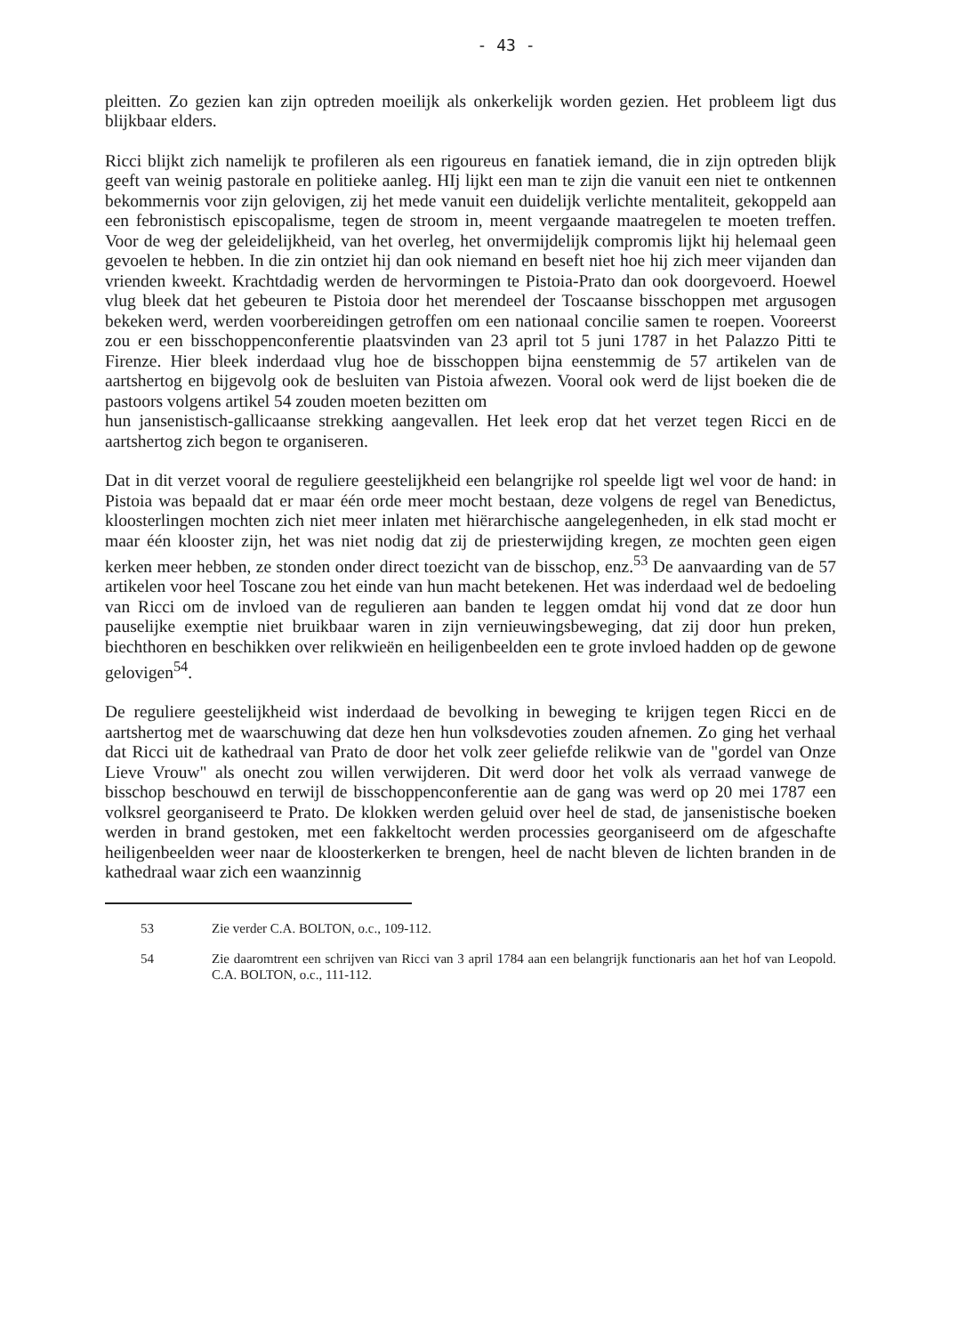- 43 -
pleitten. Zo gezien kan zijn optreden moeilijk als onkerkelijk worden gezien. Het probleem ligt dus blijkbaar elders.
Ricci blijkt zich namelijk te profileren als een rigoureus en fanatiek iemand, die in zijn optreden blijk geeft van weinig pastorale en politieke aanleg. HIj lijkt een man te zijn die vanuit een niet te ontkennen bekommernis voor zijn gelovigen, zij het mede vanuit een duidelijk verlichte mentaliteit, gekoppeld aan een febronistisch episcopalisme, tegen de stroom in, meent vergaande maatregelen te moeten treffen. Voor de weg der geleidelijkheid, van het overleg, het onvermijdelijk compromis lijkt hij helemaal geen gevoelen te hebben. In die zin ontziet hij dan ook niemand en beseft niet hoe hij zich meer vijanden dan vrienden kweekt. Krachtdadig werden de hervormingen te Pistoia-Prato dan ook doorgevoerd. Hoewel vlug bleek dat het gebeuren te Pistoia door het merendeel der Toscaanse bisschoppen met argusogen bekeken werd, werden voorbereidingen getroffen om een nationaal concilie samen te roepen. Vooreerst zou er een bisschoppenconferentie plaatsvinden van 23 april tot 5 juni 1787 in het Palazzo Pitti te Firenze. Hier bleek inderdaad vlug hoe de bisschoppen bijna eenstemmig de 57 artikelen van de aartshertog en bijgevolg ook de besluiten van Pistoia afwezen. Vooral ook werd de lijst boeken die de pastoors volgens artikel 54 zouden moeten bezitten om
hun jansenistisch-gallicaanse strekking aangevallen. Het leek erop dat het verzet tegen Ricci en de aartshertog zich begon te organiseren.
Dat in dit verzet vooral de reguliere geestelijkheid een belangrijke rol speelde ligt wel voor de hand: in Pistoia was bepaald dat er maar één orde meer mocht bestaan, deze volgens de regel van Benedictus, kloosterlingen mochten zich niet meer inlaten met hiërarchische aangelegenheden, in elk stad mocht er maar één klooster zijn, het was niet nodig dat zij de priesterwijding kregen, ze mochten geen eigen kerken meer hebben, ze stonden onder direct toezicht van de bisschop, enz.<sup>53</sup> De aanvaarding van de 57 artikelen voor heel Toscane zou het einde van hun macht betekenen. Het was inderdaad wel de bedoeling van Ricci om de invloed van de regulieren aan banden te leggen omdat hij vond dat ze door hun pauselijke exemptie niet bruikbaar waren in zijn vernieuwingsbeweging, dat zij door hun preken, biechthoren en beschikken over relikwieën en heiligenbeelden een te grote invloed hadden op de gewone gelovigen<sup>54</sup>.
De reguliere geestelijkheid wist inderdaad de bevolking in beweging te krijgen tegen Ricci en de aartshertog met de waarschuwing dat deze hen hun volksdevoties zouden afnemen. Zo ging het verhaal dat Ricci uit de kathedraal van Prato de door het volk zeer geliefde relikwie van de "gordel van Onze Lieve Vrouw" als onecht zou willen verwijderen. Dit werd door het volk als verraad vanwege de bisschop beschouwd en terwijl de bisschoppenconferentie aan de gang was werd op 20 mei 1787 een volksrel georganiseerd te Prato. De klokken werden geluid over heel de stad, de jansenistische boeken werden in brand gestoken, met een fakkeltocht werden processies georganiseerd om de afgeschafte heiligenbeelden weer naar de kloosterkerken te brengen, heel de nacht bleven de lichten branden in de kathedraal waar zich een waanzinnig
53 Zie verder C.A. BOLTON, o.c., 109-112.
54 Zie daaromtrent een schrijven van Ricci van 3 april 1784 aan een belangrijk functionaris aan het hof van Leopold. C.A. BOLTON, o.c., 111-112.